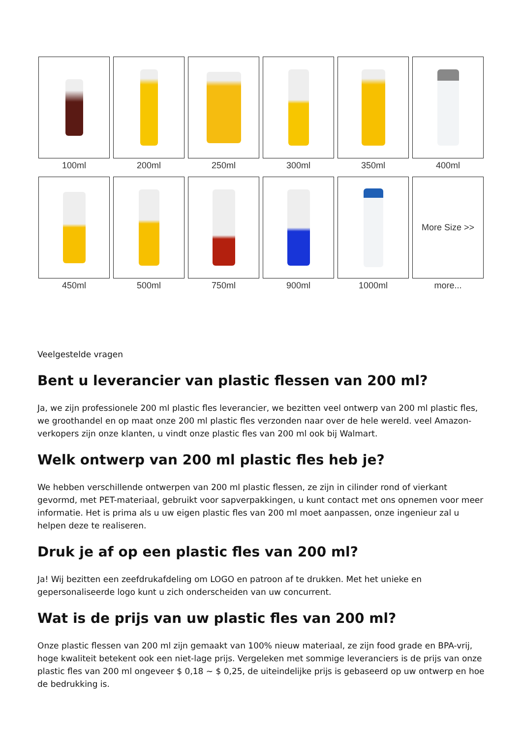100ml
200ml
250ml
300ml
350ml
400ml
450ml
500ml
750ml
900ml
1000ml
More Size >>
more...
Veelgestelde vragen
Bent u leverancier van plastic flessen van 200 ml?
Ja, we zijn professionele 200 ml plastic fles leverancier, we bezitten veel ontwerp van 200 ml plastic fles, we groothandel en op maat onze 200 ml plastic fles verzonden naar over de hele wereld. veel Amazon-verkopers zijn onze klanten, u vindt onze plastic fles van 200 ml ook bij Walmart.
Welk ontwerp van 200 ml plastic fles heb je?
We hebben verschillende ontwerpen van 200 ml plastic flessen, ze zijn in cilinder rond of vierkant gevormd, met PET-materiaal, gebruikt voor sapverpakkingen, u kunt contact met ons opnemen voor meer informatie. Het is prima als u uw eigen plastic fles van 200 ml moet aanpassen, onze ingenieur zal u helpen deze te realiseren.
Druk je af op een plastic fles van 200 ml?
Ja! Wij bezitten een zeefdrukafdeling om LOGO en patroon af te drukken. Met het unieke en gepersonaliseerde logo kunt u zich onderscheiden van uw concurrent.
Wat is de prijs van uw plastic fles van 200 ml?
Onze plastic flessen van 200 ml zijn gemaakt van 100% nieuw materiaal, ze zijn food grade en BPA-vrij, hoge kwaliteit betekent ook een niet-lage prijs. Vergeleken met sommige leveranciers is de prijs van onze plastic fles van 200 ml ongeveer $ 0,18 ~ $ 0,25, de uiteindelijke prijs is gebaseerd op uw ontwerp en hoe de bedrukking is.